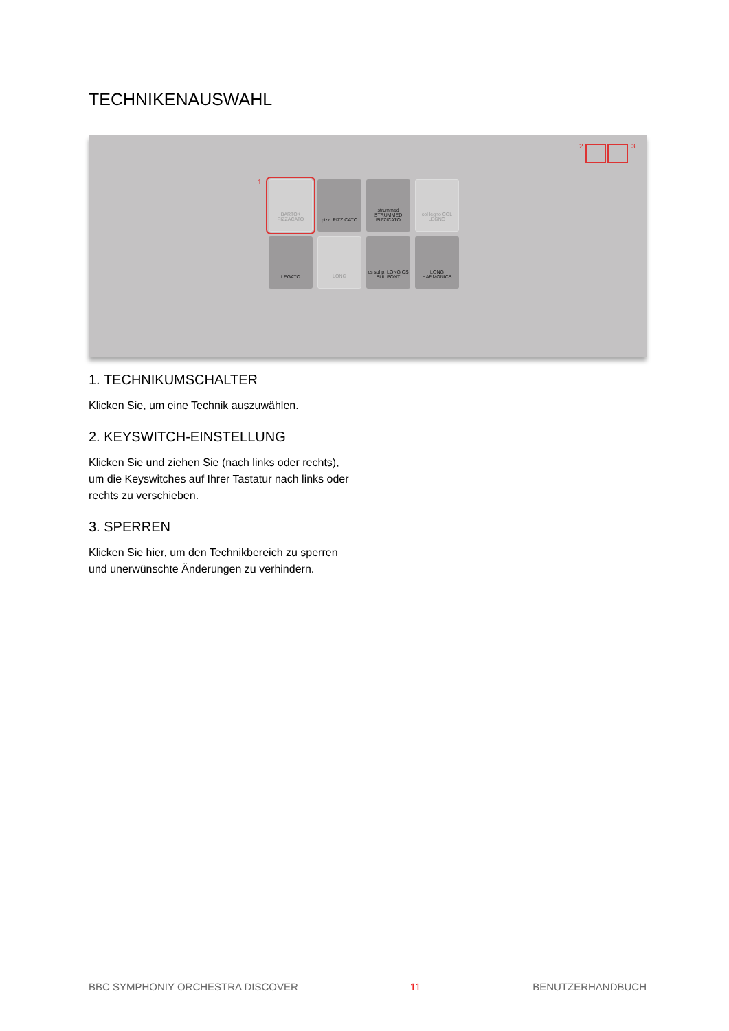TECHNIKENAUSWAHL
1
2 3
BARTOK PIZZACATO
pizz. PIZZICATO
strummed STRUMMED PIZZICATO
col legno COL LEGNO
LEGATO
LONG
cs sul p. LONG CS SUL PONT
LONG HARMONICS
1. TECHNIKUMSCHALTER
Klicken Sie, um eine Technik auszuwählen.
2. KEYSWITCH-EINSTELLUNG
Klicken Sie und ziehen Sie (nach links oder rechts), um die Keyswitches auf Ihrer Tastatur nach links oder rechts zu verschieben.
3. SPERREN
Klicken Sie hier, um den Technikbereich zu sperren und unerwünschte Änderungen zu verhindern.
BBC SYMPHONIY ORCHESTRA DISCOVER 11 BENUTZERHANDBUCH